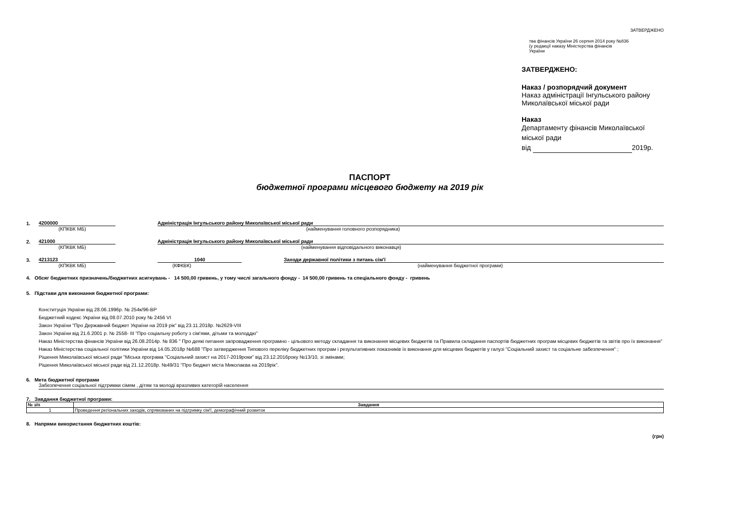ЗАТВЕРДЖЕНО
тва фінансів України 26 серпня 2014 року №836
(у редакції наказу Міністерства фінансів
України
ЗАТВЕРДЖЕНО:
Наказ / розпорядчий документ
Наказ адміністрації Інгульського району
Миколаївської міської ради
Наказ
Департаменту фінансів Миколаївської
міської ради
від 2019р.
ПАСПОРТ
бюджетної програми місцевого бюджету на 2019 рік
1. 4200000 Адміністрація Інгульського району Миколаївської міської ради
(КПКВК МБ) (найменування головного розпорядника)
2. 421000 Адміністрація Інгульського району Миколаївської міської ради
(КПКВК МБ) (найменування відповідального виконавця)
3. 4213123 1040 Заходи державної політики з питань сім'ї
(КПКВК МБ) (КФКВК) (найменування бюджетної програми)
4. Обсяг бюджетних призначень/бюджетних асигнувань - 14 500,00 гривень, у тому числі загального фонду - 14 500,00 гривень та спеціального фонду - гривень
5. Підстави для виконання бюджетної програми:
Конституція України від 28.06.1996р. № 254к/96-ВР
Бюджетний кодекс України від 08.07.2010 року № 2456 VI
Закон України "Про Державний бюджет України на 2019 рік" від 23.11.2018р. №2629-VIII
Закон України від 21.6.2001 р. № 2558- ІІІ "Про соціальну роботу з сім'ями, дітьми та молоддю"
Наказ Міністерства фінансів України від 26.08.2014р. № 836 " Про деякі питання запровадження програмно - цільового методу складання та виконання місцевих бюджетів та Правила складання паспортів бюджетних програм місцевих бюджетів та звітів про їх виконання"
Наказ Міністерства соціальної політики України від 14.05.2018р №688 "Про затвердження Типового переліку бюджетних програм і результативних показників їх виконання для місцевих бюджетів у галузі "Соціальний захист та соціальне забезпечення" ;
Рішення Миколаївської міської ради "Міська програма "Соціальний захист на 2017-2019роки" від 23.12.2016року №13/10, зі змінами;
Рішення Миколаївської міської ради від 21.12.2018р. №49/31 "Про бюджет міста Миколаєва на 2019рік".
6. Мета бюджетної програми
Забезпечення соціальної підтримки сімям , дітям та молоді вразливих категорій населення
7. Завдання бюджетної програми:
| № з/п | Завдання |
| --- | --- |
| 1 | Проведення регіональних заходів, спрямованих на підтримку сім'ї, демографічний розвиток |
8. Напрями використання бюджетних коштів:
(грн)